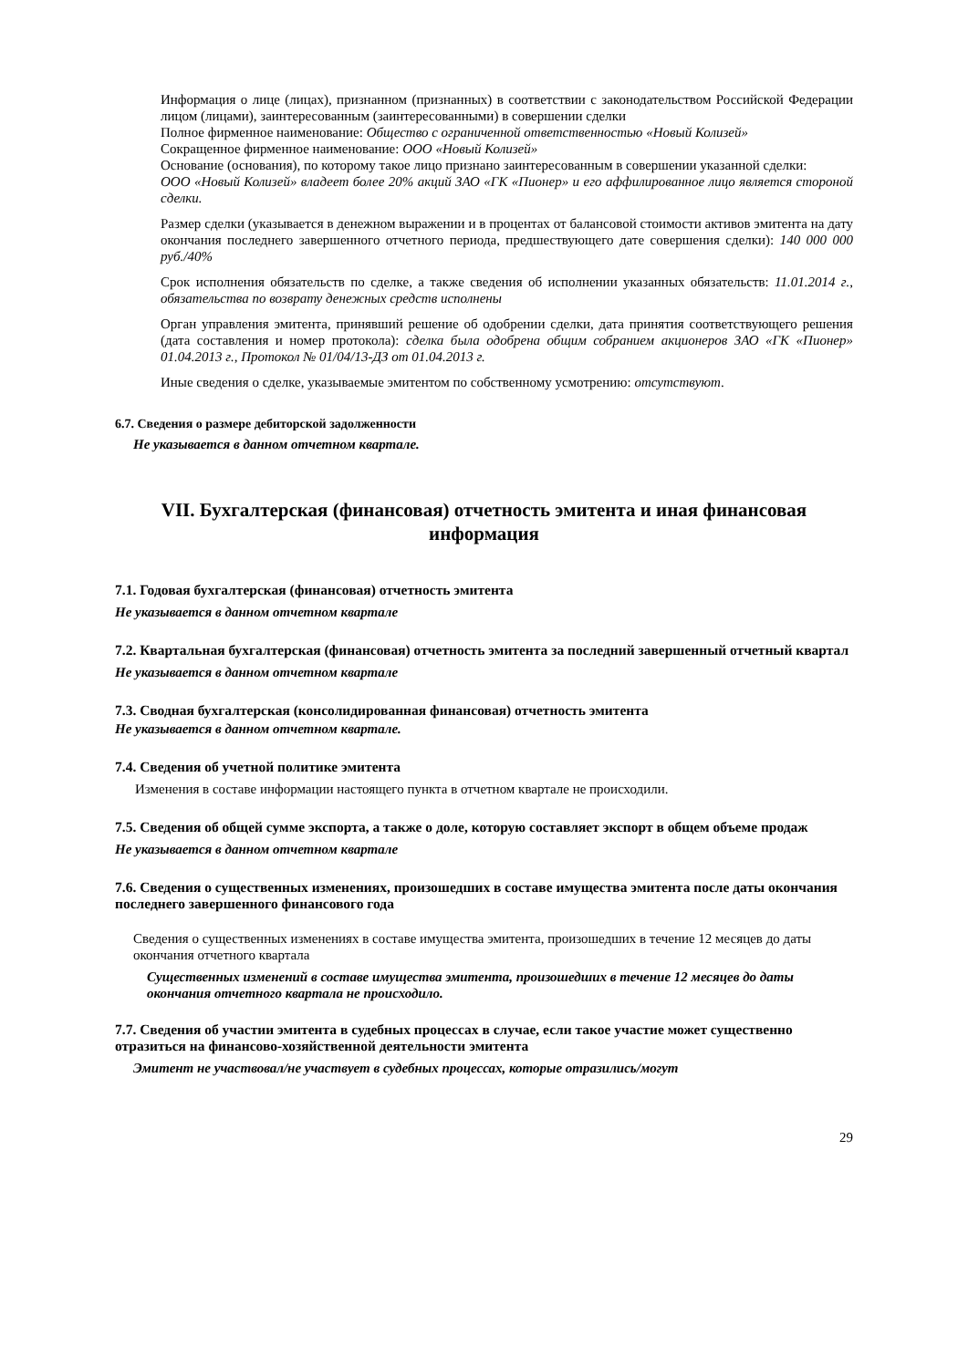Информация о лице (лицах), признанном (признанных) в соответствии с законодательством Российской Федерации лицом (лицами), заинтересованным (заинтересованными) в совершении сделки
Полное фирменное наименование: Общество с ограниченной ответственностью «Новый Колизей»
Сокращенное фирменное наименование: ООО «Новый Колизей»
Основание (основания), по которому такое лицо признано заинтересованным в совершении указанной сделки:
ООО «Новый Колизей» владеет более 20% акций ЗАО «ГК «Пионер» и его аффилированное лицо является стороной сделки.
Размер сделки (указывается в денежном выражении и в процентах от балансовой стоимости активов эмитента на дату окончания последнего завершенного отчетного периода, предшествующего дате совершения сделки): 140 000 000 руб./40%
Срок исполнения обязательств по сделке, а также сведения об исполнении указанных обязательств: 11.01.2014 г., обязательства по возврату денежных средств исполнены
Орган управления эмитента, принявший решение об одобрении сделки, дата принятия соответствующего решения (дата составления и номер протокола): сделка была одобрена общим собранием акционеров ЗАО «ГК «Пионер» 01.04.2013 г., Протокол № 01/04/13-ДЗ от 01.04.2013 г.
Иные сведения о сделке, указываемые эмитентом по собственному усмотрению: отсутствуют.
6.7. Сведения о размере дебиторской задолженности
Не указывается в данном отчетном квартале.
VII. Бухгалтерская (финансовая) отчетность эмитента и иная финансовая информация
7.1. Годовая бухгалтерская (финансовая) отчетность эмитента
Не указывается в данном отчетном квартале
7.2. Квартальная бухгалтерская (финансовая) отчетность эмитента за последний завершенный отчетный квартал
Не указывается в данном отчетном квартале
7.3. Сводная бухгалтерская (консолидированная финансовая) отчетность эмитента
Не указывается в данном отчетном квартале.
7.4. Сведения об учетной политике эмитента
Изменения в составе информации настоящего пункта в отчетном квартале не происходили.
7.5. Сведения об общей сумме экспорта, а также о доле, которую составляет экспорт в общем объеме продаж
Не указывается в данном отчетном квартале
7.6. Сведения о существенных изменениях, произошедших в составе имущества эмитента после даты окончания последнего завершенного финансового года
Сведения о существенных изменениях в составе имущества эмитента, произошедших в течение 12 месяцев до даты окончания отчетного квартала
Существенных изменений в составе имущества эмитента, произошедших в течение 12 месяцев до даты окончания отчетного квартала не происходило.
7.7. Сведения об участии эмитента в судебных процессах в случае, если такое участие может существенно отразиться на финансово-хозяйственной деятельности эмитента
Эмитент не участвовал/не участвует в судебных процессах, которые отразились/могут
29